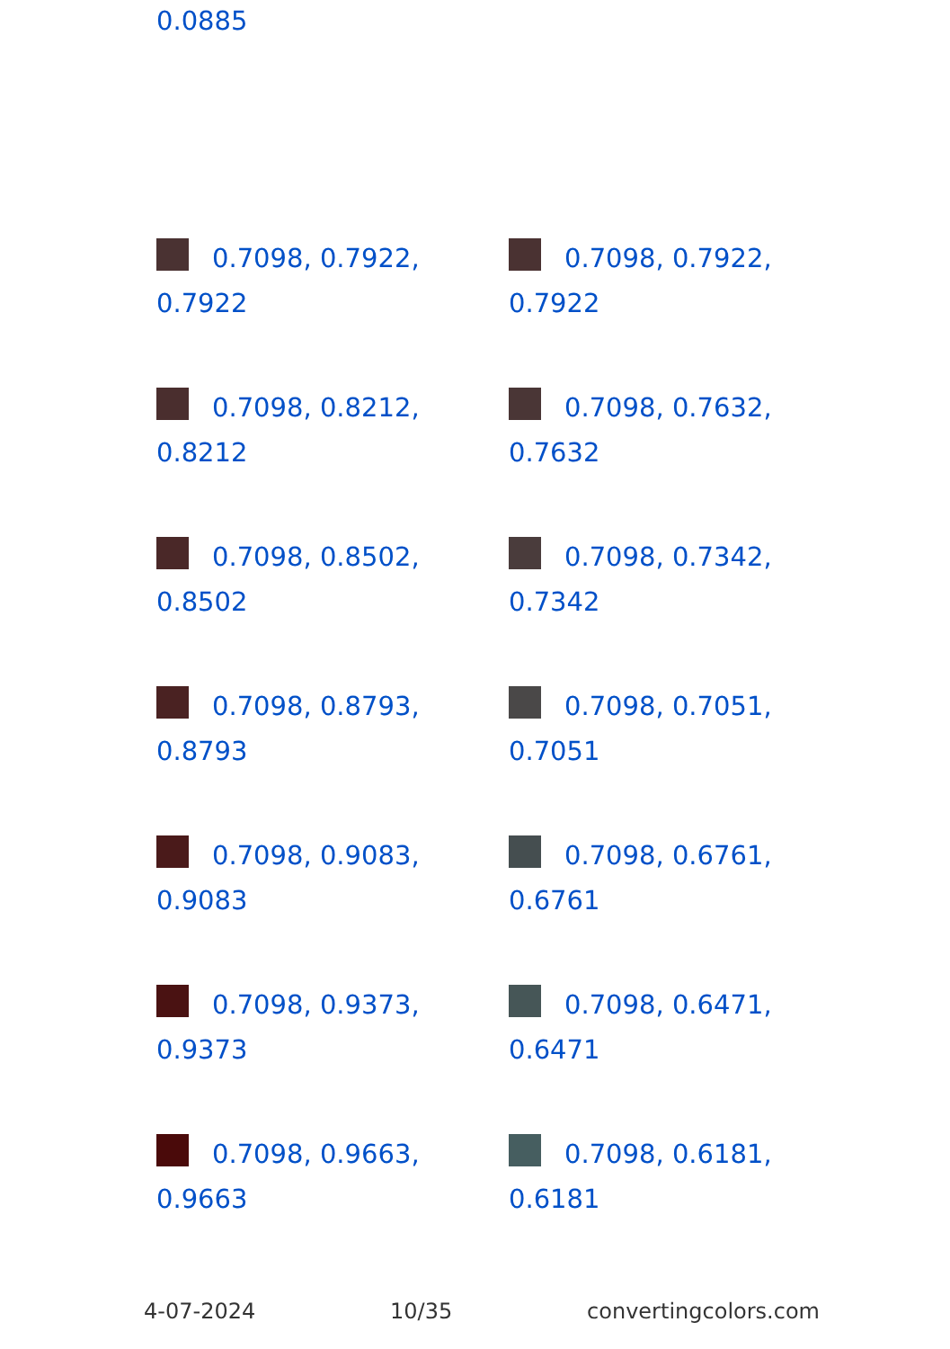0.0885
0.7098, 0.7922, 0.7922
0.7098, 0.7922, 0.7922
0.7098, 0.8212, 0.8212
0.7098, 0.7632, 0.7632
0.7098, 0.8502, 0.8502
0.7098, 0.7342, 0.7342
0.7098, 0.8793, 0.8793
0.7098, 0.7051, 0.7051
0.7098, 0.9083, 0.9083
0.7098, 0.6761, 0.6761
0.7098, 0.9373, 0.9373
0.7098, 0.6471, 0.6471
0.7098, 0.9663, 0.9663
0.7098, 0.6181, 0.6181
4-07-2024 10/35 convertingcolors.com